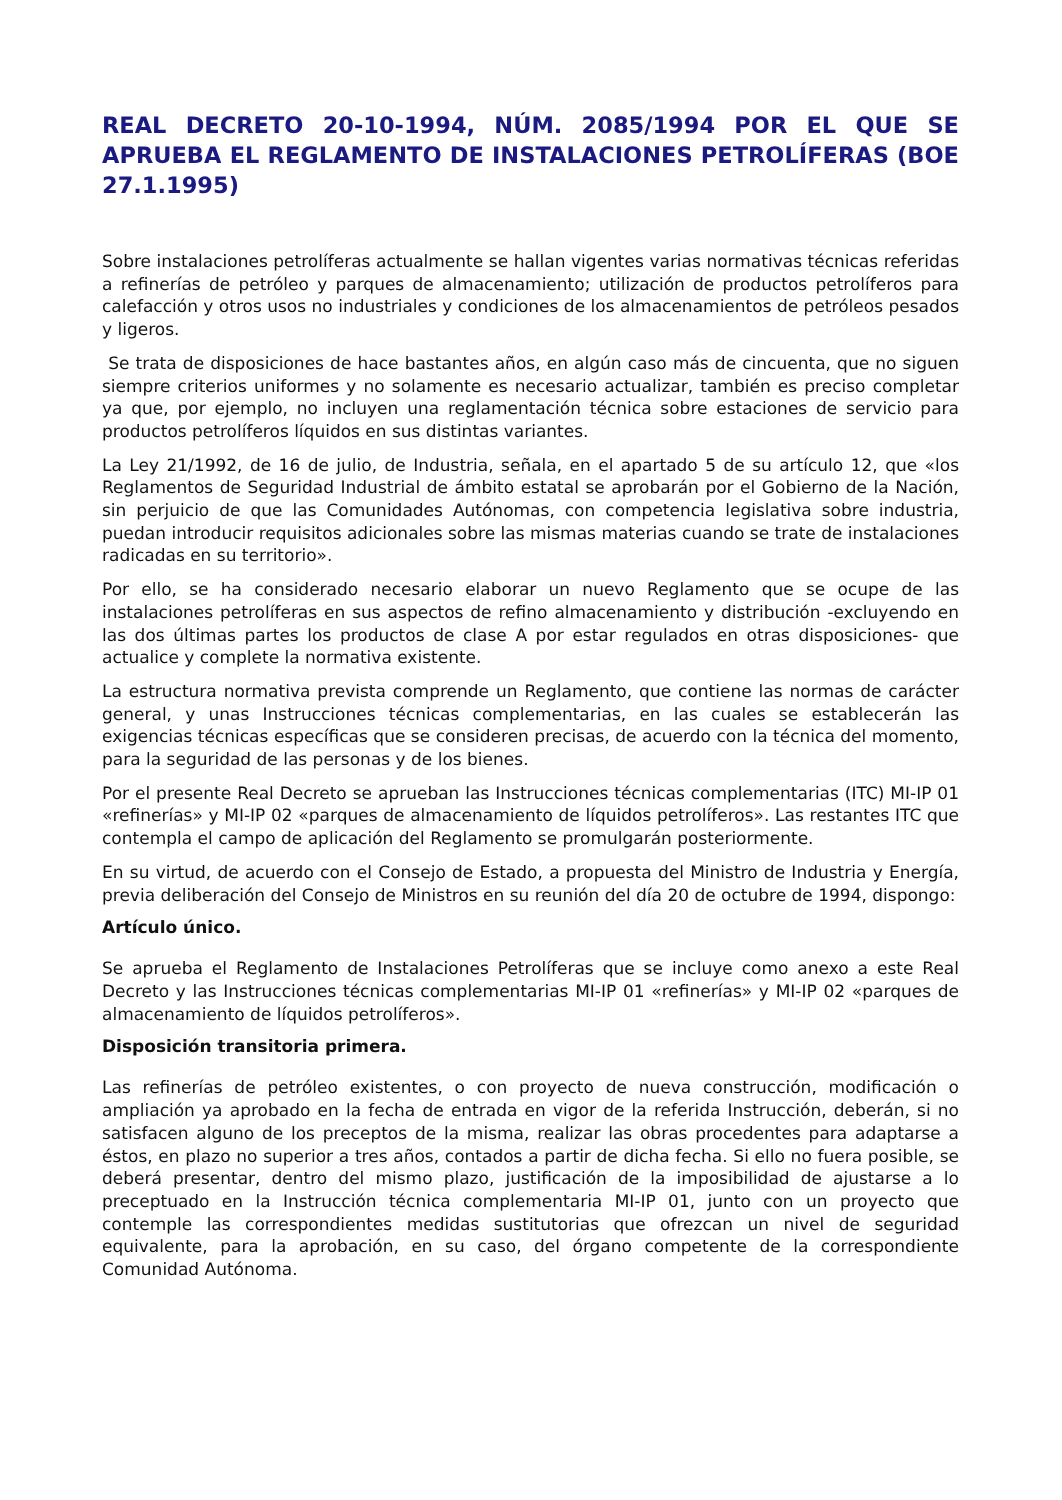REAL DECRETO 20-10-1994, NÚM. 2085/1994 POR EL QUE SE APRUEBA EL REGLAMENTO DE INSTALACIONES PETROLÍFERAS (BOE 27.1.1995)
Sobre instalaciones petrolíferas actualmente se hallan vigentes varias normativas técnicas referidas a refinerías de petróleo y parques de almacenamiento; utilización de productos petrolíferos para calefacción y otros usos no industriales y condiciones de los almacenamientos de petróleos pesados y ligeros.
Se trata de disposiciones de hace bastantes años, en algún caso más de cincuenta, que no siguen siempre criterios uniformes y no solamente es necesario actualizar, también es preciso completar ya que, por ejemplo, no incluyen una reglamentación técnica sobre estaciones de servicio para productos petrolíferos líquidos en sus distintas variantes.
La Ley 21/1992, de 16 de julio, de Industria, señala, en el apartado 5 de su artículo 12, que «los Reglamentos de Seguridad Industrial de ámbito estatal se aprobarán por el Gobierno de la Nación, sin perjuicio de que las Comunidades Autónomas, con competencia legislativa sobre industria, puedan introducir requisitos adicionales sobre las mismas materias cuando se trate de instalaciones radicadas en su territorio».
Por ello, se ha considerado necesario elaborar un nuevo Reglamento que se ocupe de las instalaciones petrolíferas en sus aspectos de refino almacenamiento y distribución -excluyendo en las dos últimas partes los productos de clase A por estar regulados en otras disposiciones- que actualice y complete la normativa existente.
La estructura normativa prevista comprende un Reglamento, que contiene las normas de carácter general, y unas Instrucciones técnicas complementarias, en las cuales se establecerán las exigencias técnicas específicas que se consideren precisas, de acuerdo con la técnica del momento, para la seguridad de las personas y de los bienes.
Por el presente Real Decreto se aprueban las Instrucciones técnicas complementarias (ITC) MI-IP 01 «refinerías» y MI-IP 02 «parques de almacenamiento de líquidos petrolíferos». Las restantes ITC que contempla el campo de aplicación del Reglamento se promulgarán posteriormente.
En su virtud, de acuerdo con el Consejo de Estado, a propuesta del Ministro de Industria y Energía, previa deliberación del Consejo de Ministros en su reunión del día 20 de octubre de 1994, dispongo:
Artículo único.
Se aprueba el Reglamento de Instalaciones Petrolíferas que se incluye como anexo a este Real Decreto y las Instrucciones técnicas complementarias MI-IP 01 «refinerías» y MI-IP 02 «parques de almacenamiento de líquidos petrolíferos».
Disposición transitoria primera.
Las refinerías de petróleo existentes, o con proyecto de nueva construcción, modificación o ampliación ya aprobado en la fecha de entrada en vigor de la referida Instrucción, deberán, si no satisfacen alguno de los preceptos de la misma, realizar las obras procedentes para adaptarse a éstos, en plazo no superior a tres años, contados a partir de dicha fecha. Si ello no fuera posible, se deberá presentar, dentro del mismo plazo, justificación de la imposibilidad de ajustarse a lo preceptuado en la Instrucción técnica complementaria MI-IP 01, junto con un proyecto que contemple las correspondientes medidas sustitutorias que ofrezcan un nivel de seguridad equivalente, para la aprobación, en su caso, del órgano competente de la correspondiente Comunidad Autónoma.